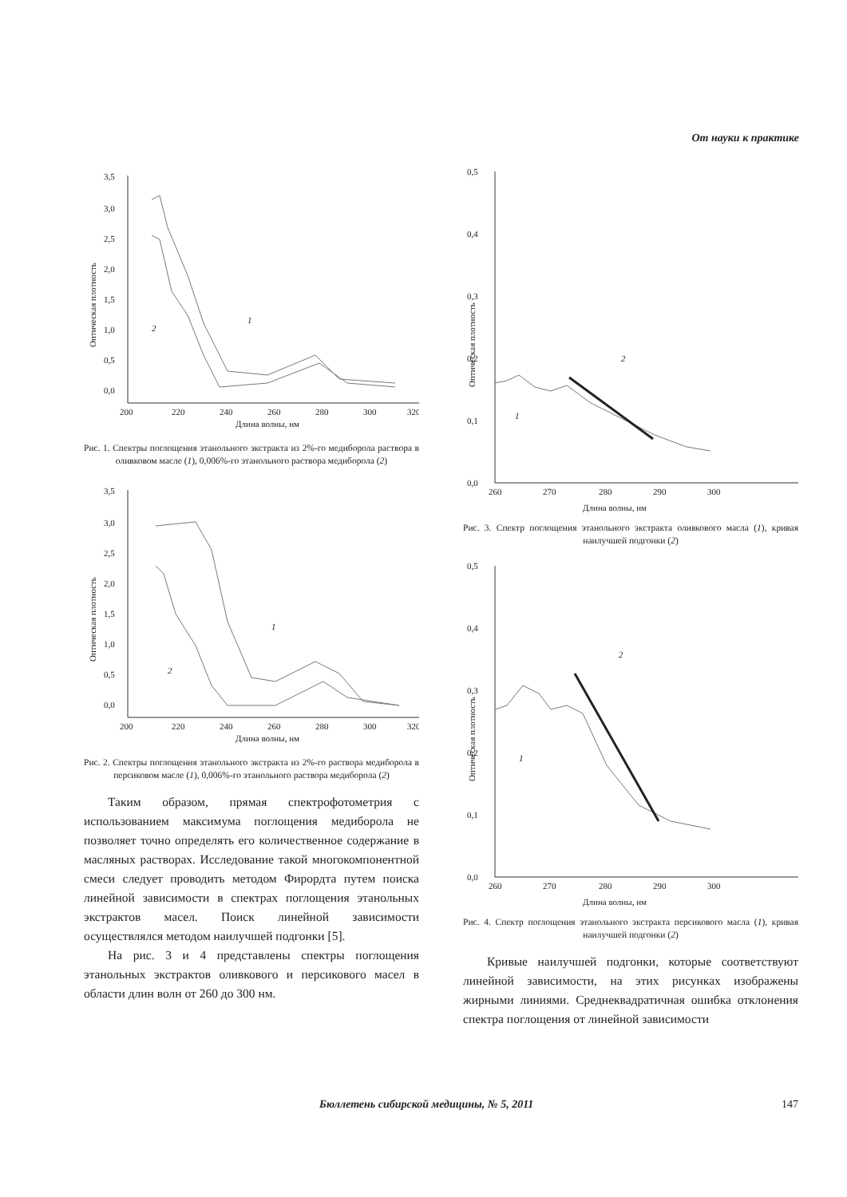От науки к практике
Оптическая плотность
3,5
3,0
2,5
2,0
1,5
1,0
0,5
0,0
200
220
240
260
280
300
320
Длина волны, нм
1
2
Рис. 1. Спектры поглощения этанольного экстракта из 2%-го медиборола раствора в оливковом масле (1), 0,006%-го этанольного раствора медиборола (2)
Оптическая плотность
3,5
3,0
2,5
2,0
1,5
1,0
0,5
0,0
200
220
240
260
280
300
320
Длина волны, нм
1
2
Рис. 2. Спектры поглощения этанольного экстракта из 2%-го раствора медиборола в персиковом масле (1), 0,006%-го этанольного раствора медиборола (2)
Таким образом, прямая спектрофотометрия с использованием максимума поглощения медиборола не позволяет точно определять его количественное содержание в масляных растворах. Исследование такой многокомпонентной смеси следует проводить методом Фирордта путем поиска линейной зависимости в спектрах поглощения этанольных экстрактов масел. Поиск линейной зависимости осуществлялся методом наилучшей подгонки [5].
На рис. 3 и 4 представлены спектры поглощения этанольных экстрактов оливкового и персикового масел в области длин волн от 260 до 300 нм.
Оптическая плотность
0,5
0,4
0,3
0,2
0,1
0,0
260
270
280
290
300
Длина волны, нм
2
1
Рис. 3. Спектр поглощения этанольного экстракта оливкового масла (1), кривая наилучшей подгонки (2)
Оптическая плотность
0,5
0,4
0,3
0,2
0,1
0,0
260
270
280
290
300
Длина волны, нм
2
1
Рис. 4. Спектр поглощения этанольного экстракта персикового масла (1), кривая наилучшей подгонки (2)
Кривые наилучшей подгонки, которые соответствуют линейной зависимости, на этих рисунках изображены жирными линиями. Среднеквадратичная ошибка отклонения спектра поглощения от линейной зависимости
Бюллетень сибирской медицины, № 5, 2011 147